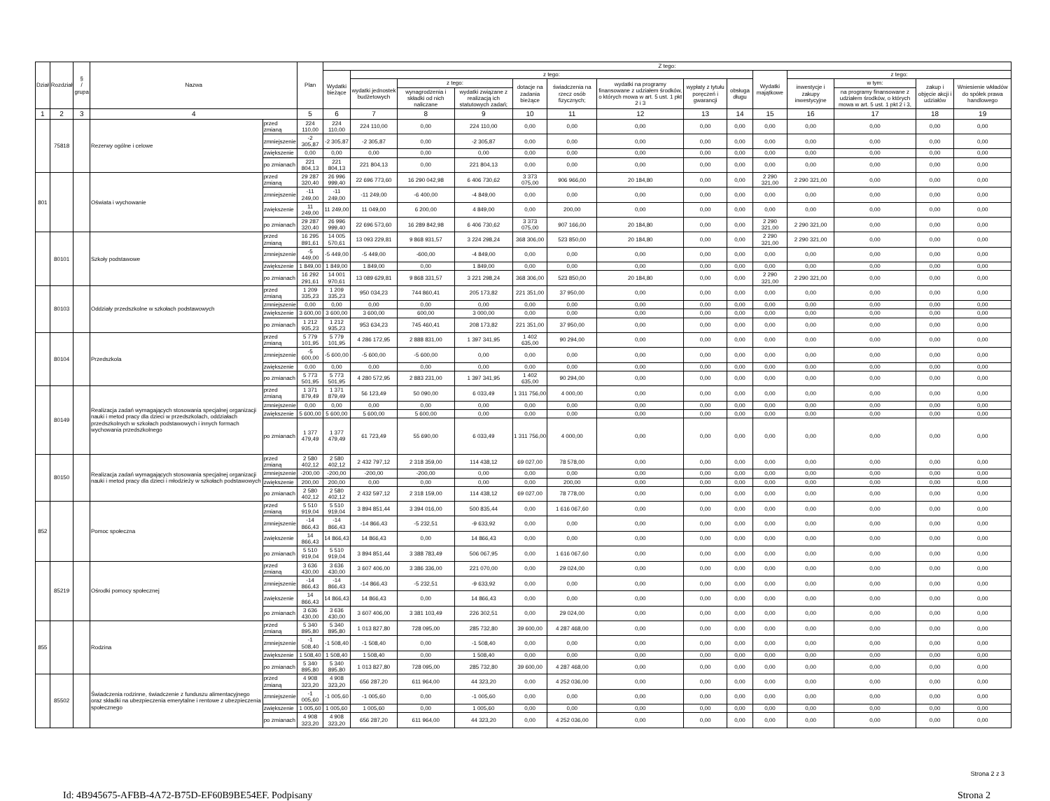| Dział | Rozdział | § / grupa | Nazwa | | Plan | Z tego: | | | | | | | | | | | | | |
| --- | --- | --- | --- | --- | --- | --- | --- | --- | --- | --- | --- | --- | --- | --- | --- | --- | --- | --- | --- |
| | | | | | | Wydatki bieżące | z tego: | | | | | | | | Wydatki majątkowe | z tego: | | | |
| | | | | | | | wydatki jednostek budżetowych | z tego: | | dotacje na zadania bieżące | świadczenia na rzecz osób fizycznych; | wydatki na programy finansowane z udziałem środków, o których mowa w art. 5 ust. 1 pkt 2 i 3 | wypłaty z tytułu poręczeń i gwarancji | obsługa długu | | inwestycje i zakupy inwestycyjne | w tym: | zakup i objęcie akcji i udziałów | Wniesienie wkładów do spółek prawa handlowego |
| | | | | | | | | wynagrodzenia i składki od nich naliczane | wydatki związane z realizacją ich statutowych zadań; | | | | | | | | na programy finansowane z udziałem środków, o których mowa w art. 5 ust. 1 pkt 2 i 3, | | |
| 1 | 2 | 3 | 4 | | 5 | 6 | 7 | 8 | 9 | 10 | 11 | 12 | 13 | 14 | 15 | 16 | 17 | 18 | 19 |
| | 75818 | | Rezerwy ogólne i celowe | przed zmianą | 224 110,00 | 224 110,00 | 224 110,00 | 0,00 | 224 110,00 | 0,00 | 0,00 | 0,00 | 0,00 | 0,00 | 0,00 | 0,00 | 0,00 | 0,00 | 0,00 |
| | | | | zmniejszenie | -2 305,87 | -2 305,87 | -2 305,87 | 0,00 | -2 305,87 | 0,00 | 0,00 | 0,00 | 0,00 | 0,00 | 0,00 | 0,00 | 0,00 | 0,00 | 0,00 |
| | | | | zwiększenie | 0,00 | 0,00 | 0,00 | 0,00 | 0,00 | 0,00 | 0,00 | 0,00 | 0,00 | 0,00 | 0,00 | 0,00 | 0,00 | 0,00 | 0,00 |
| | | | | po zmianach | 221 804,13 | 221 804,13 | 221 804,13 | 0,00 | 221 804,13 | 0,00 | 0,00 | 0,00 | 0,00 | 0,00 | 0,00 | 0,00 | 0,00 | 0,00 | 0,00 |
| 801 | | | Oświata i wychowanie | przed zmianą | 29 287 320,40 | 26 996 999,40 | 22 696 773,60 | 16 290 042,98 | 6 406 730,62 | 3 373 075,00 | 906 966,00 | 20 184,80 | 0,00 | 0,00 | 2 290 321,00 | 2 290 321,00 | 0,00 | 0,00 | 0,00 |
| | | | | zmniejszenie | -11 249,00 | -11 249,00 | -11 249,00 | -6 400,00 | -4 849,00 | 0,00 | 0,00 | 0,00 | 0,00 | 0,00 | 0,00 | 0,00 | 0,00 | 0,00 | 0,00 |
| | | | | zwiększenie | 11 249,00 | 11 249,00 | 11 049,00 | 6 200,00 | 4 849,00 | 0,00 | 200,00 | 0,00 | 0,00 | 0,00 | 0,00 | 0,00 | 0,00 | 0,00 | 0,00 |
| | | | | po zmianach | 29 287 320,40 | 26 996 999,40 | 22 696 573,60 | 16 289 842,98 | 6 406 730,62 | 3 373 075,00 | 907 166,00 | 20 184,80 | 0,00 | 0,00 | 2 290 321,00 | 2 290 321,00 | 0,00 | 0,00 | 0,00 |
| | 80101 | | Szkoły podstawowe | przed zmianą | 16 295 891,61 | 14 005 570,61 | 13 093 229,81 | 9 868 931,57 | 3 224 298,24 | 368 306,00 | 523 850,00 | 20 184,80 | 0,00 | 0,00 | 2 290 321,00 | 2 290 321,00 | 0,00 | 0,00 | 0,00 |
| | | | | zmniejszenie | -5 449,00 | -5 449,00 | -5 449,00 | -600,00 | -4 849,00 | 0,00 | 0,00 | 0,00 | 0,00 | 0,00 | 0,00 | 0,00 | 0,00 | 0,00 | 0,00 |
| | | | | zwiększenie | 1 849,00 | 1 849,00 | 1 849,00 | 0,00 | 1 849,00 | 0,00 | 0,00 | 0,00 | 0,00 | 0,00 | 0,00 | 0,00 | 0,00 | 0,00 | 0,00 |
| | | | | po zmianach | 16 292 291,61 | 14 001 970,61 | 13 089 629,81 | 9 868 331,57 | 3 221 298,24 | 368 306,00 | 523 850,00 | 20 184,80 | 0,00 | 0,00 | 2 290 321,00 | 2 290 321,00 | 0,00 | 0,00 | 0,00 |
| | 80103 | | Oddziały przedszkolne w szkołach podstawowych | przed zmianą | 1 209 335,23 | 1 209 335,23 | 950 034,23 | 744 860,41 | 205 173,82 | 221 351,00 | 37 950,00 | 0,00 | 0,00 | 0,00 | 0,00 | 0,00 | 0,00 | 0,00 | 0,00 |
| | | | | zmniejszenie | 0,00 | 0,00 | 0,00 | 0,00 | 0,00 | 0,00 | 0,00 | 0,00 | 0,00 | 0,00 | 0,00 | 0,00 | 0,00 | 0,00 | 0,00 |
| | | | | zwiększenie | 3 600,00 | 3 600,00 | 3 600,00 | 600,00 | 3 000,00 | 0,00 | 0,00 | 0,00 | 0,00 | 0,00 | 0,00 | 0,00 | 0,00 | 0,00 | 0,00 |
| | | | | po zmianach | 1 212 935,23 | 1 212 935,23 | 953 634,23 | 745 460,41 | 208 173,82 | 221 351,00 | 37 950,00 | 0,00 | 0,00 | 0,00 | 0,00 | 0,00 | 0,00 | 0,00 | 0,00 |
| | 80104 | | Przedszkola | przed zmianą | 5 779 101,95 | 5 779 101,95 | 4 286 172,95 | 2 888 831,00 | 1 397 341,95 | 1 402 635,00 | 90 294,00 | 0,00 | 0,00 | 0,00 | 0,00 | 0,00 | 0,00 | 0,00 | 0,00 |
| | | | | zmniejszenie | -5 600,00 | -5 600,00 | -5 600,00 | -5 600,00 | 0,00 | 0,00 | 0,00 | 0,00 | 0,00 | 0,00 | 0,00 | 0,00 | 0,00 | 0,00 | 0,00 |
| | | | | zwiększenie | 0,00 | 0,00 | 0,00 | 0,00 | 0,00 | 0,00 | 0,00 | 0,00 | 0,00 | 0,00 | 0,00 | 0,00 | 0,00 | 0,00 | 0,00 |
| | | | | po zmianach | 5 773 501,95 | 5 773 501,95 | 4 280 572,95 | 2 883 231,00 | 1 397 341,95 | 1 402 635,00 | 90 294,00 | 0,00 | 0,00 | 0,00 | 0,00 | 0,00 | 0,00 | 0,00 | 0,00 |
| | 80149 | | Realizacja zadań wymagających stosowania specjalnej organizacji nauki i metod pracy dla dzieci w przedszkolach, oddziałach przedszkolnych w szkołach podstawowych i innych formach wychowania przedszkolnego | przed zmianą | 1 371 879,49 | 1 371 879,49 | 56 123,49 | 50 090,00 | 6 033,49 | 1 311 756,00 | 4 000,00 | 0,00 | 0,00 | 0,00 | 0,00 | 0,00 | 0,00 | 0,00 | 0,00 |
| | | | | zmniejszenie | 0,00 | 0,00 | 0,00 | 0,00 | 0,00 | 0,00 | 0,00 | 0,00 | 0,00 | 0,00 | 0,00 | 0,00 | 0,00 | 0,00 | 0,00 |
| | | | | zwiększenie | 5 600,00 | 5 600,00 | 5 600,00 | 5 600,00 | 0,00 | 0,00 | 0,00 | 0,00 | 0,00 | 0,00 | 0,00 | 0,00 | 0,00 | 0,00 | 0,00 |
| | | | | po zmianach | 1 377 479,49 | 1 377 479,49 | 61 723,49 | 55 690,00 | 6 033,49 | 1 311 756,00 | 4 000,00 | 0,00 | 0,00 | 0,00 | 0,00 | 0,00 | 0,00 | 0,00 | 0,00 |
| | 80150 | | Realizacja zadań wymagających stosowania specjalnej organizacji nauki i metod pracy dla dzieci i młodzieży w szkołach podstawowych | przed zmianą | 2 580 402,12 | 2 580 402,12 | 2 432 797,12 | 2 318 359,00 | 114 438,12 | 69 027,00 | 78 578,00 | 0,00 | 0,00 | 0,00 | 0,00 | 0,00 | 0,00 | 0,00 | 0,00 |
| | | | | zmniejszenie | -200,00 | -200,00 | -200,00 | -200,00 | 0,00 | 0,00 | 0,00 | 0,00 | 0,00 | 0,00 | 0,00 | 0,00 | 0,00 | 0,00 | 0,00 |
| | | | | zwiększenie | 200,00 | 200,00 | 0,00 | 0,00 | 0,00 | 0,00 | 200,00 | 0,00 | 0,00 | 0,00 | 0,00 | 0,00 | 0,00 | 0,00 | 0,00 |
| | | | | po zmianach | 2 580 402,12 | 2 580 402,12 | 2 432 597,12 | 2 318 159,00 | 114 438,12 | 69 027,00 | 78 778,00 | 0,00 | 0,00 | 0,00 | 0,00 | 0,00 | 0,00 | 0,00 | 0,00 |
| 852 | | | Pomoc społeczna | przed zmianą | 5 510 919,04 | 5 510 919,04 | 3 894 851,44 | 3 394 016,00 | 500 835,44 | 0,00 | 1 616 067,60 | 0,00 | 0,00 | 0,00 | 0,00 | 0,00 | 0,00 | 0,00 | 0,00 |
| | | | | zmniejszenie | -14 866,43 | -14 866,43 | -14 866,43 | -5 232,51 | -9 633,92 | 0,00 | 0,00 | 0,00 | 0,00 | 0,00 | 0,00 | 0,00 | 0,00 | 0,00 | 0,00 |
| | | | | zwiększenie | 14 866,43 | 14 866,43 | 14 866,43 | 0,00 | 14 866,43 | 0,00 | 0,00 | 0,00 | 0,00 | 0,00 | 0,00 | 0,00 | 0,00 | 0,00 | 0,00 |
| | | | | po zmianach | 5 510 919,04 | 5 510 919,04 | 3 894 851,44 | 3 388 783,49 | 506 067,95 | 0,00 | 1 616 067,60 | 0,00 | 0,00 | 0,00 | 0,00 | 0,00 | 0,00 | 0,00 | 0,00 |
| | 85219 | | Ośrodki pomocy społecznej | przed zmianą | 3 636 430,00 | 3 636 430,00 | 3 607 406,00 | 3 386 336,00 | 221 070,00 | 0,00 | 29 024,00 | 0,00 | 0,00 | 0,00 | 0,00 | 0,00 | 0,00 | 0,00 | 0,00 |
| | | | | zmniejszenie | -14 866,43 | -14 866,43 | -14 866,43 | -5 232,51 | -9 633,92 | 0,00 | 0,00 | 0,00 | 0,00 | 0,00 | 0,00 | 0,00 | 0,00 | 0,00 | 0,00 |
| | | | | zwiększenie | 14 866,43 | 14 866,43 | 14 866,43 | 0,00 | 14 866,43 | 0,00 | 0,00 | 0,00 | 0,00 | 0,00 | 0,00 | 0,00 | 0,00 | 0,00 | 0,00 |
| | | | | po zmianach | 3 636 430,00 | 3 636 430,00 | 3 607 406,00 | 3 381 103,49 | 226 302,51 | 0,00 | 29 024,00 | 0,00 | 0,00 | 0,00 | 0,00 | 0,00 | 0,00 | 0,00 | 0,00 |
| 855 | | | Rodzina | przed zmianą | 5 340 895,80 | 5 340 895,80 | 1 013 827,80 | 728 095,00 | 285 732,80 | 39 600,00 | 4 287 468,00 | 0,00 | 0,00 | 0,00 | 0,00 | 0,00 | 0,00 | 0,00 | 0,00 |
| | | | | zmniejszenie | -1 508,40 | -1 508,40 | -1 508,40 | 0,00 | -1 508,40 | 0,00 | 0,00 | 0,00 | 0,00 | 0,00 | 0,00 | 0,00 | 0,00 | 0,00 | 0,00 |
| | | | | zwiększenie | 1 508,40 | 1 508,40 | 1 508,40 | 0,00 | 1 508,40 | 0,00 | 0,00 | 0,00 | 0,00 | 0,00 | 0,00 | 0,00 | 0,00 | 0,00 | 0,00 |
| | | | | po zmianach | 5 340 895,80 | 5 340 895,80 | 1 013 827,80 | 728 095,00 | 285 732,80 | 39 600,00 | 4 287 468,00 | 0,00 | 0,00 | 0,00 | 0,00 | 0,00 | 0,00 | 0,00 | 0,00 |
| | 85502 | | Świadczenia rodzinne, świadczenie z funduszu alimentacyjnego oraz składki na ubezpieczenia emerytalne i rentowe z ubezpieczenia społecznego | przed zmianą | 4 908 323,20 | 4 908 323,20 | 656 287,20 | 611 964,00 | 44 323,20 | 0,00 | 4 252 036,00 | 0,00 | 0,00 | 0,00 | 0,00 | 0,00 | 0,00 | 0,00 | 0,00 |
| | | | | zmniejszenie | -1 005,60 | -1 005,60 | -1 005,60 | 0,00 | -1 005,60 | 0,00 | 0,00 | 0,00 | 0,00 | 0,00 | 0,00 | 0,00 | 0,00 | 0,00 | 0,00 |
| | | | | zwiększenie | 1 005,60 | 1 005,60 | 1 005,60 | 0,00 | 1 005,60 | 0,00 | 0,00 | 0,00 | 0,00 | 0,00 | 0,00 | 0,00 | 0,00 | 0,00 | 0,00 |
| | | | | po zmianach | 4 908 323,20 | 4 908 323,20 | 656 287,20 | 611 964,00 | 44 323,20 | 0,00 | 4 252 036,00 | 0,00 | 0,00 | 0,00 | 0,00 | 0,00 | 0,00 | 0,00 | 0,00 |
Strona 2 z 3
Id: 4B945675-AFBB-4A72-B75D-EF60B9BE54EF. Podpisany Strona 2